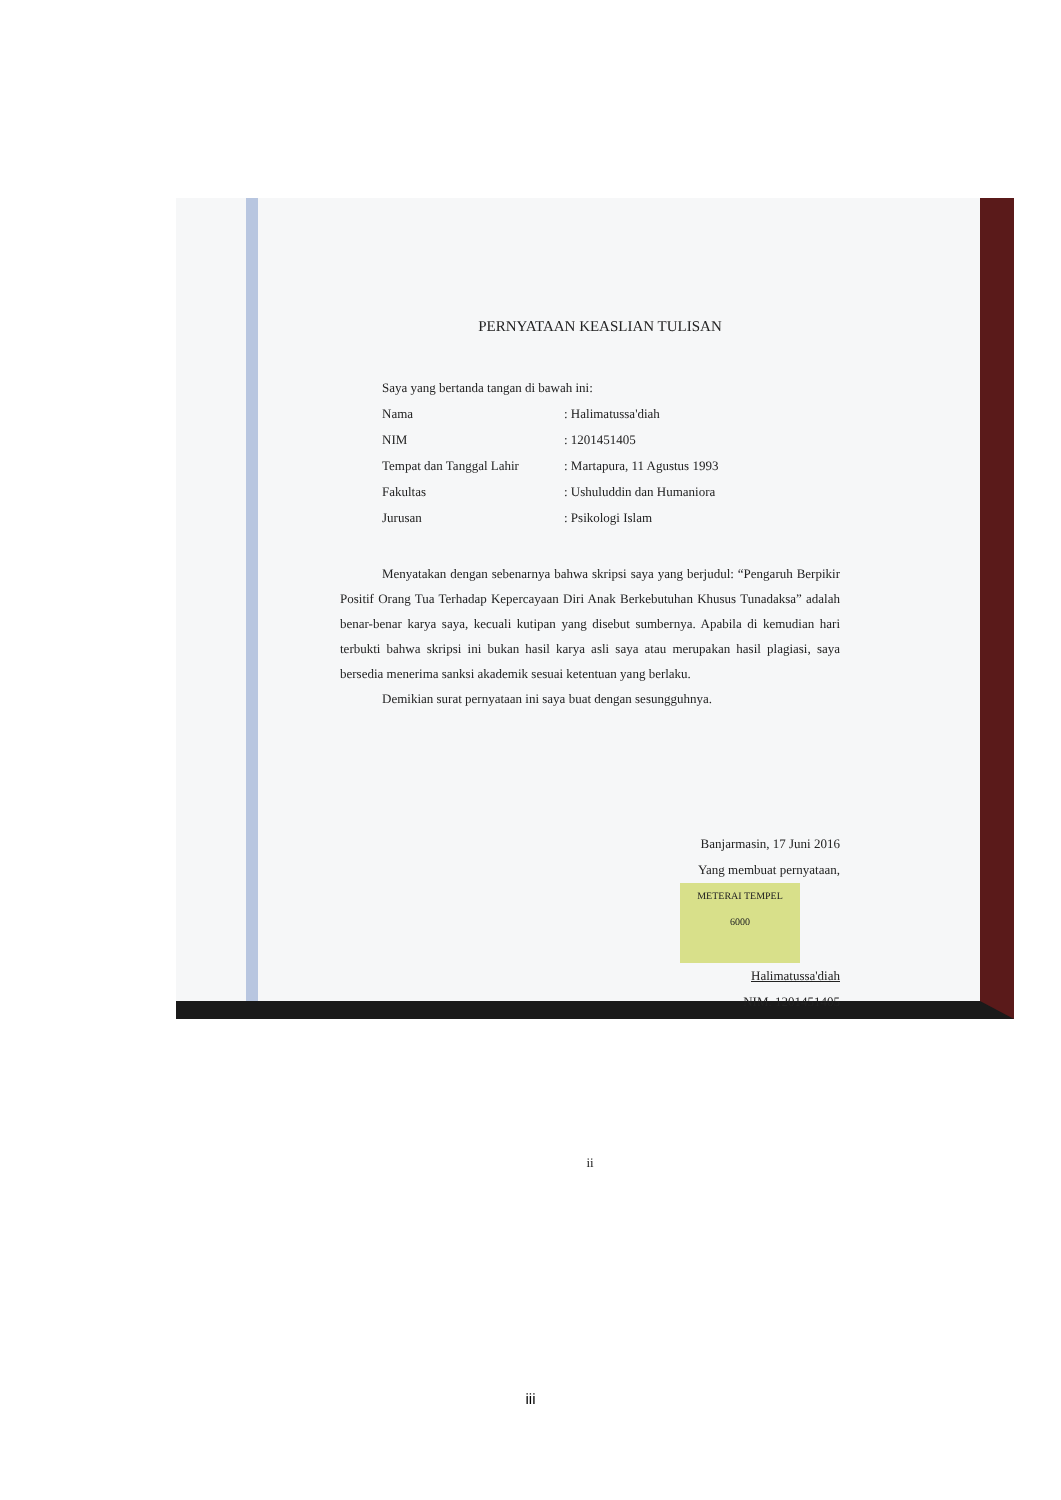PERNYATAAN KEASLIAN TULISAN
| Saya yang bertanda tangan di bawah ini: | |
| Nama | : Halimatussa'diah |
| NIM | : 1201451405 |
| Tempat dan Tanggal Lahir | : Martapura, 11 Agustus 1993 |
| Fakultas | : Ushuluddin dan Humaniora |
| Jurusan | : Psikologi Islam |
Menyatakan dengan sebenarnya bahwa skripsi saya yang berjudul: “Pengaruh Berpikir Positif Orang Tua Terhadap Kepercayaan Diri Anak Berkebutuhan Khusus Tunadaksa” adalah benar-benar karya saya, kecuali kutipan yang disebut sumbernya. Apabila di kemudian hari terbukti bahwa skripsi ini bukan hasil karya asli saya atau merupakan hasil plagiasi, saya bersedia menerima sanksi akademik sesuai ketentuan yang berlaku.
Demikian surat pernyataan ini saya buat dengan sesungguhnya.
Banjarmasin, 17 Juni 2016
Yang membuat pernyataan,
METERAI TEMPEL
6000
Halimatussa'diah
NIM. 1201451405
ii
iii